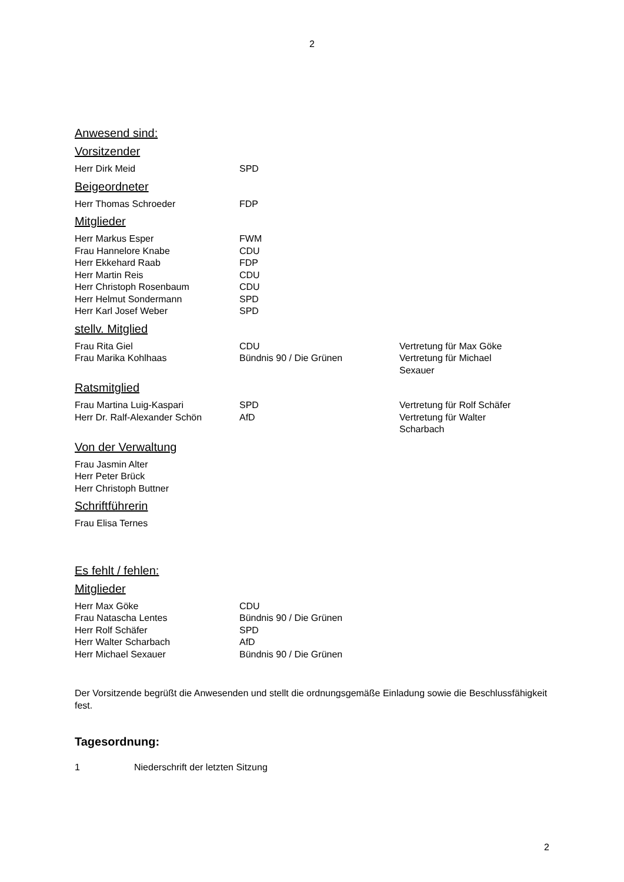2
Anwesend sind:
Vorsitzender
| Herr Dirk Meid | SPD |
Beigeordneter
| Herr Thomas Schroeder | FDP |
Mitglieder
| Herr Markus Esper | FWM |
| Frau Hannelore Knabe | CDU |
| Herr Ekkehard Raab | FDP |
| Herr Martin Reis | CDU |
| Herr Christoph Rosenbaum | CDU |
| Herr Helmut Sondermann | SPD |
| Herr Karl Josef Weber | SPD |
stellv. Mitglied
| Frau Rita Giel | CDU | Vertretung für Max Göke |
| Frau Marika Kohlhaas | Bündnis 90 / Die Grünen | Vertretung für Michael Sexauer |
Ratsmitglied
| Frau Martina Luig-Kaspari | SPD | Vertretung für Rolf Schäfer |
| Herr Dr. Ralf-Alexander Schön | AfD | Vertretung für Walter Scharbach |
Von der Verwaltung
| Frau Jasmin Alter |
| Herr Peter Brück |
| Herr Christoph Buttner |
Schriftführerin
| Frau Elisa Ternes |
Es fehlt / fehlen:
Mitglieder
| Herr Max Göke | CDU |
| Frau Natascha Lentes | Bündnis 90 / Die Grünen |
| Herr Rolf Schäfer | SPD |
| Herr Walter Scharbach | AfD |
| Herr Michael Sexauer | Bündnis 90 / Die Grünen |
Der Vorsitzende begrüßt die Anwesenden und stellt die ordnungsgemäße Einladung sowie die Beschlussfähigkeit fest.
Tagesordnung:
| 1 | Niederschrift der letzten Sitzung |
2